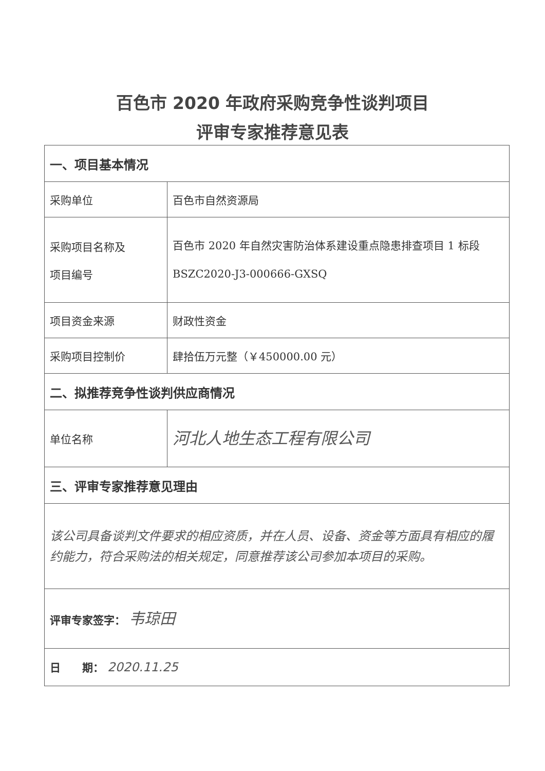百色市 2020 年政府采购竞争性谈判项目
评审专家推荐意见表
| 一、项目基本情况 | |
| 采购单位 | 百色市自然资源局 |
| 采购项目名称及 项目编号 | 百色市 2020 年自然灾害防治体系建设重点隐患排查项目 1 标段 BSZC2020-J3-000666-GXSQ |
| 项目资金来源 | 财政性资金 |
| 采购项目控制价 | 肆拾伍万元整（￥450000.00 元） |
| 二、拟推荐竞争性谈判供应商情况 | |
| 单位名称 | 河北人地生态工程有限公司 |
| 三、评审专家推荐意见理由 | |
| 该公司具备谈判文件要求的相应资质，并在人员、设备、资金等方面具有相应的履约能力，符合采购法的相关规定，同意推荐该公司参加本项目的采购。 | |
| 评审专家签字： 韦琼田 | |
| 日 期： 2020.11.25 | |